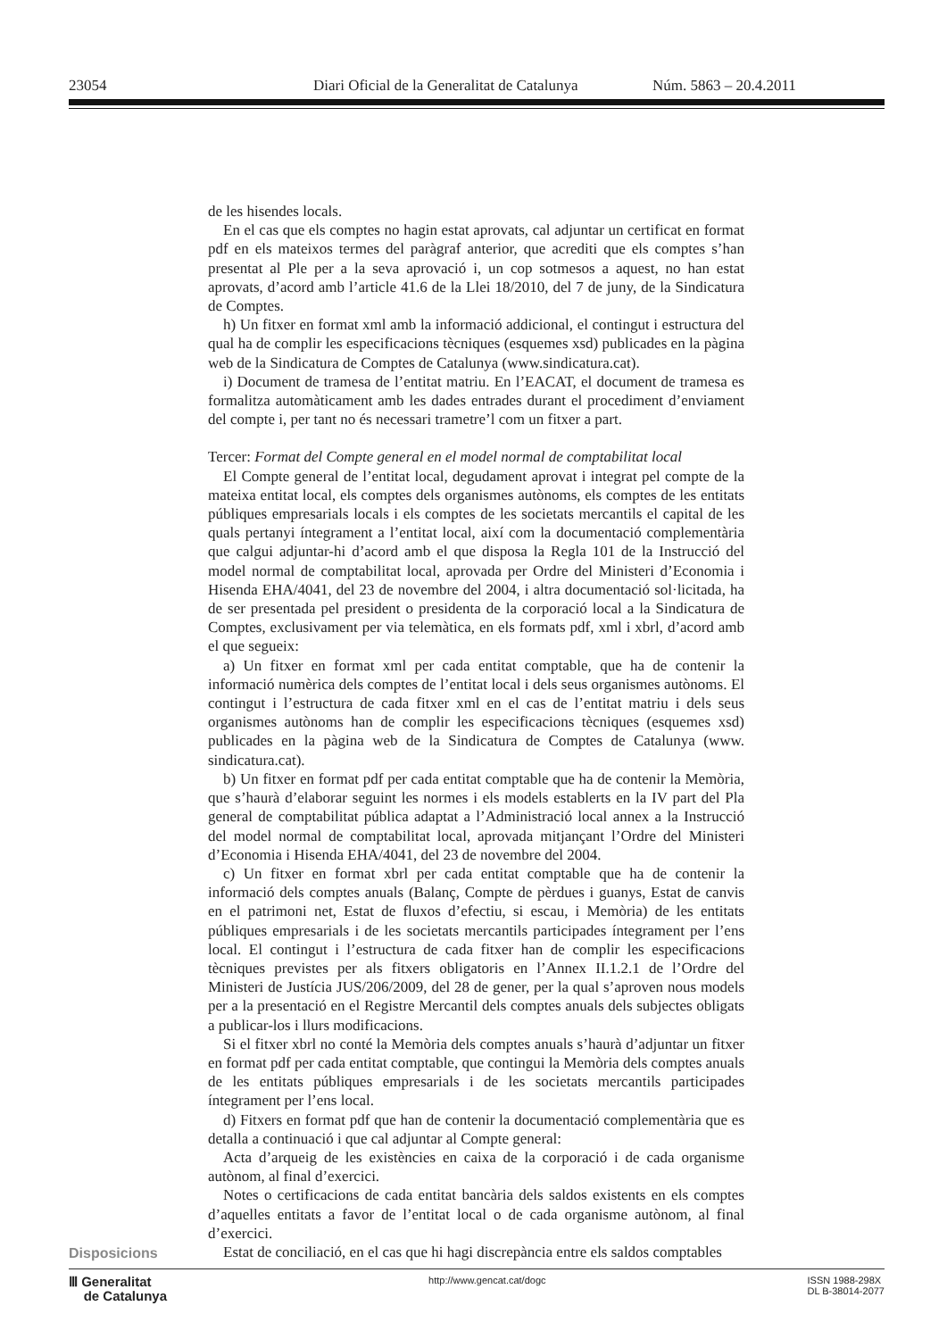23054 Diari Oficial de la Generalitat de Catalunya Núm. 5863 – 20.4.2011
de les hisendes locals.
En el cas que els comptes no hagin estat aprovats, cal adjuntar un certificat en format pdf en els mateixos termes del paràgraf anterior, que acrediti que els comptes s’han presentat al Ple per a la seva aprovació i, un cop sotmesos a aquest, no han estat aprovats, d’acord amb l’article 41.6 de la Llei 18/2010, del 7 de juny, de la Sindicatura de Comptes.
h) Un fitxer en format xml amb la informació addicional, el contingut i estructura del qual ha de complir les especificacions tècniques (esquemes xsd) publicades en la pàgina web de la Sindicatura de Comptes de Catalunya (www.sindicatura.cat).
i) Document de tramesa de l’entitat matriu. En l’EACAT, el document de tramesa es formalitza automàticament amb les dades entrades durant el procediment d’enviament del compte i, per tant no és necessari trametre’l com un fitxer a part.
Tercer: Format del Compte general en el model normal de comptabilitat local
El Compte general de l’entitat local, degudament aprovat i integrat pel compte de la mateixa entitat local, els comptes dels organismes autònoms, els comptes de les entitats públiques empresarials locals i els comptes de les societats mercantils el capital de les quals pertanyi íntegrament a l’entitat local, així com la documentació complementària que calgui adjuntar-hi d’acord amb el que disposa la Regla 101 de la Instrucció del model normal de comptabilitat local, aprovada per Ordre del Ministeri d’Economia i Hisenda EHA/4041, del 23 de novembre del 2004, i altra documentació sol·licitada, ha de ser presentada pel president o presidenta de la corporació local a la Sindicatura de Comptes, exclusivament per via telemàtica, en els formats pdf, xml i xbrl, d’acord amb el que segueix:
a) Un fitxer en format xml per cada entitat comptable, que ha de contenir la informació numèrica dels comptes de l’entitat local i dels seus organismes autònoms. El contingut i l’estructura de cada fitxer xml en el cas de l’entitat matriu i dels seus organismes autònoms han de complir les especificacions tècniques (esquemes xsd) publicades en la pàgina web de la Sindicatura de Comptes de Catalunya (www. sindicatura.cat).
b) Un fitxer en format pdf per cada entitat comptable que ha de contenir la Memòria, que s’haurà d’elaborar seguint les normes i els models establerts en la IV part del Pla general de comptabilitat pública adaptat a l’Administració local annex a la Instrucció del model normal de comptabilitat local, aprovada mitjançant l’Ordre del Ministeri d’Economia i Hisenda EHA/4041, del 23 de novembre del 2004.
c) Un fitxer en format xbrl per cada entitat comptable que ha de contenir la informació dels comptes anuals (Balanç, Compte de pèrdues i guanys, Estat de canvis en el patrimoni net, Estat de fluxos d’efectiu, si escau, i Memòria) de les entitats públiques empresarials i de les societats mercantils participades íntegrament per l’ens local. El contingut i l’estructura de cada fitxer han de complir les especificacions tècniques previstes per als fitxers obligatoris en l’Annex II.1.2.1 de l’Ordre del Ministeri de Justícia JUS/206/2009, del 28 de gener, per la qual s’aproven nous models per a la presentació en el Registre Mercantil dels comptes anuals dels subjectes obligats a publicar-los i llurs modificacions.
Si el fitxer xbrl no conté la Memòria dels comptes anuals s’haurà d’adjuntar un fitxer en format pdf per cada entitat comptable, que contingui la Memòria dels comptes anuals de les entitats públiques empresarials i de les societats mercantils participades íntegrament per l’ens local.
d) Fitxers en format pdf que han de contenir la documentació complementària que es detalla a continuació i que cal adjuntar al Compte general:
Acta d’arqueig de les existències en caixa de la corporació i de cada organisme autònom, al final d’exercici.
Notes o certificacions de cada entitat bancària dels saldos existents en els comptes d’aquelles entitats a favor de l’entitat local o de cada organisme autònom, al final d’exercici.
Estat de conciliació, en el cas que hi hagi discrepància entre els saldos comptables
Disposicions
Ⅲ Generalitat
de Catalunya
http://www.gencat.cat/dogc ISSN 1988-298X
DL B-38014-2077